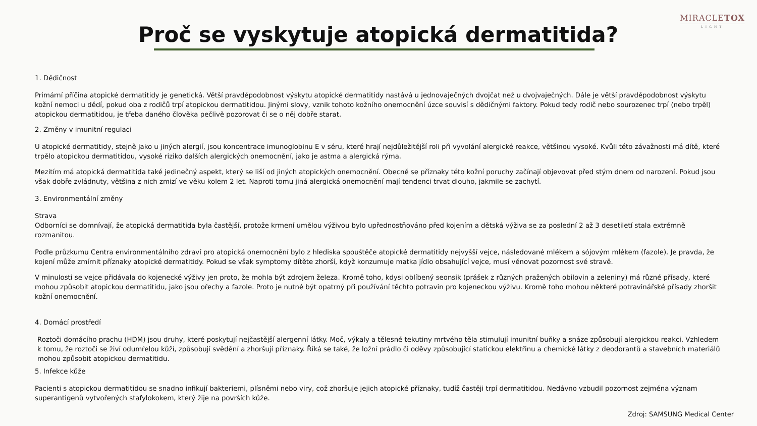MIRACLETOX
LIGHT
Proč se vyskytuje atopická dermatitida?
1. Dědičnost
Primární příčina atopické dermatitidy je genetická. Větší pravděpodobnost výskytu atopické dermatitidy nastává u jednovaječných dvojčat než u dvojvaječných. Dále je větší pravděpodobnost výskytu kožní nemoci u dědí, pokud oba z rodičů trpí atopickou dermatitidou. Jinými slovy, vznik tohoto kožního onemocnění úzce souvisí s dědičnými faktory. Pokud tedy rodič nebo sourozenec trpí (nebo trpěl) atopickou dermatitidou, je třeba daného člověka pečlivě pozorovat či se o něj dobře starat.
2. Změny v imunitní regulaci
U atopické dermatitidy, stejně jako u jiných alergií, jsou koncentrace imunoglobinu E v séru, které hrají nejdůležitější roli při vyvolání alergické reakce, většinou vysoké. Kvůli této závažnosti má dítě, které trpělo atopickou dermatitidou, vysoké riziko dalších alergických onemocnění, jako je astma a alergická rýma.
Mezitím má atopická dermatitida také jedinečný aspekt, který se liší od jiných atopických onemocnění. Obecně se příznaky této kožní poruchy začínají objevovat před stým dnem od narození. Pokud jsou však dobře zvládnuty, většina z nich zmizí ve věku kolem 2 let. Naproti tomu jiná alergická onemocnění mají tendenci trvat dlouho, jakmile se zachytí.
3. Environmentální změny
Strava
Odborníci se domnívají, že atopická dermatitida byla častější, protože krmení umělou výživou bylo upřednostňováno před kojením a dětská výživa se za poslední 2 až 3 desetiletí stala extrémně rozmanitou.
Podle průzkumu Centra environmentálního zdraví pro atopická onemocnění bylo z hlediska spouštěče atopické dermatitidy nejvyšší vejce, následované mlékem a sójovým mlékem (fazole). Je pravda, že kojení může zmírnit příznaky atopické dermatitidy. Pokud se však symptomy dítěte zhorší, když konzumuje matka jídlo obsahující vejce, musí věnovat pozornost své stravě.
V minulosti se vejce přidávala do kojenecké výživy jen proto, že mohla být zdrojem železa. Kromě toho, kdysi oblíbený seonsik (prášek z různých pražených obilovin a zeleniny) má různé přísady, které mohou způsobit atopickou dermatitidu, jako jsou ořechy a fazole. Proto je nutné být opatrný při používání těchto potravin pro kojeneckou výživu. Kromě toho mohou některé potravinářské přísady zhoršit kožní onemocnění.
4. Domácí prostředí
Roztoči domácího prachu (HDM) jsou druhy, které poskytují nejčastější alergenní látky. Moč, výkaly a tělesné tekutiny mrtvého těla stimulují imunitní buňky a snáze způsobují alergickou reakci. Vzhledem k tomu, že roztoči se živí odumřelou kůží, způsobují svědění a zhoršují příznaky. Říká se také, že ložní prádlo či oděvy způsobující statickou elektřinu a chemické látky z deodorantů a stavebních materiálů mohou způsobit atopickou dermatitidu.
5. Infekce kůže
Pacienti s atopickou dermatitidou se snadno infikují bakteriemi, plísněmi nebo viry, což zhoršuje jejich atopické příznaky, tudíž častěji trpí dermatitidou. Nedávno vzbudil pozornost zejména význam superantigenů vytvořených stafylokokem, který žije na površích kůže.
Zdroj: SAMSUNG Medical Center